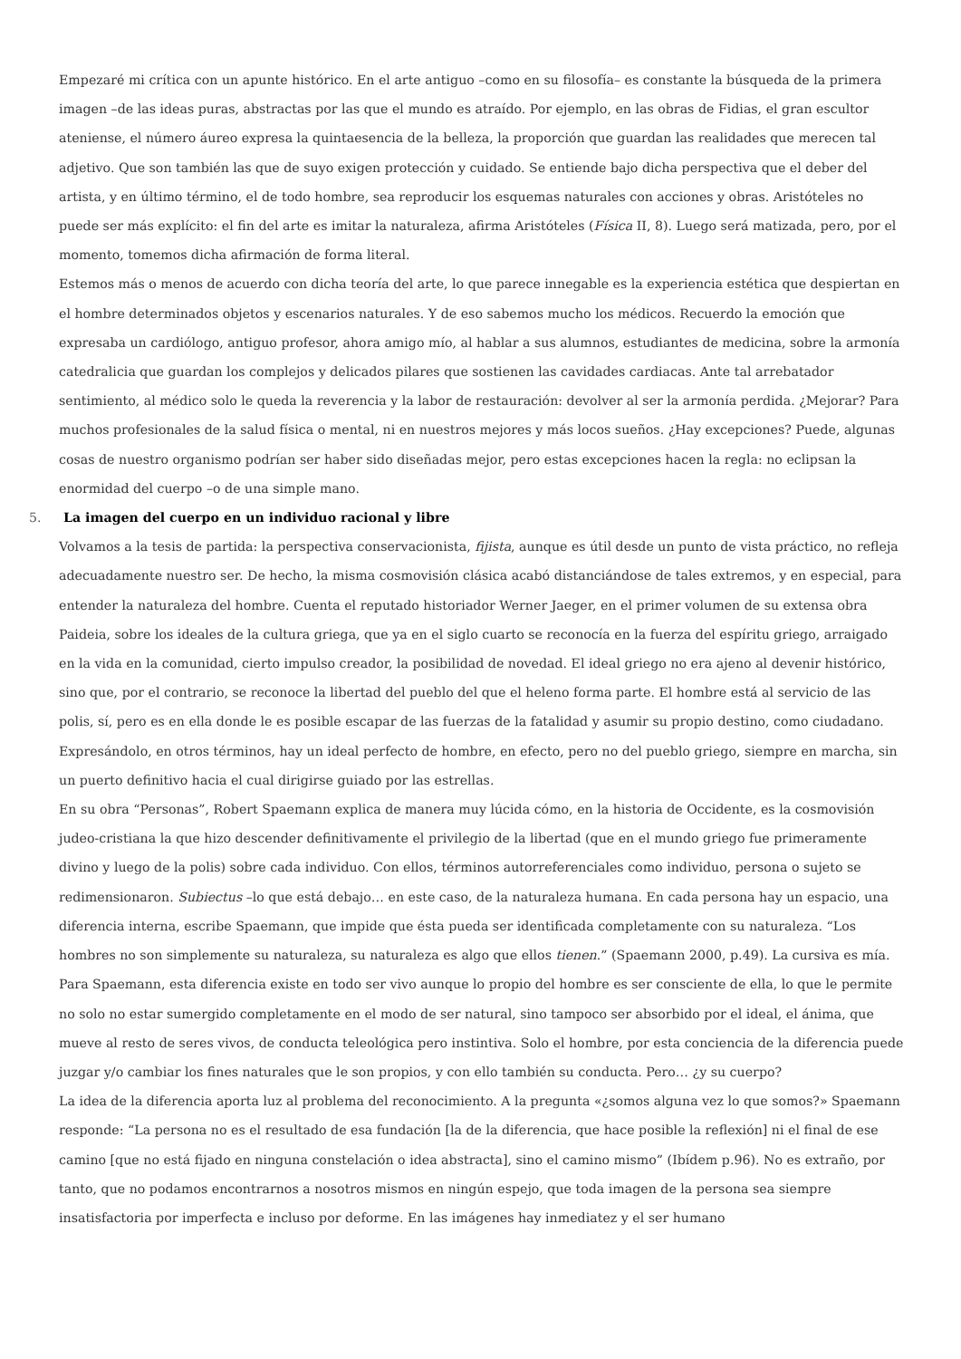Empezaré mi crítica con un apunte histórico. En el arte antiguo –como en su filosofía– es constante la búsqueda de la primera imagen –de las ideas puras, abstractas por las que el mundo es atraído. Por ejemplo, en las obras de Fidias, el gran escultor ateniense, el número áureo expresa la quintaesencia de la belleza, la proporción que guardan las realidades que merecen tal adjetivo. Que son también las que de suyo exigen protección y cuidado. Se entiende bajo dicha perspectiva que el deber del artista, y en último término, el de todo hombre, sea reproducir los esquemas naturales con acciones y obras. Aristóteles no puede ser más explícito: el fin del arte es imitar la naturaleza, afirma Aristóteles (Física II, 8). Luego será matizada, pero, por el momento, tomemos dicha afirmación de forma literal.
Estemos más o menos de acuerdo con dicha teoría del arte, lo que parece innegable es la experiencia estética que despiertan en el hombre determinados objetos y escenarios naturales. Y de eso sabemos mucho los médicos. Recuerdo la emoción que expresaba un cardiólogo, antiguo profesor, ahora amigo mío, al hablar a sus alumnos, estudiantes de medicina, sobre la armonía catedralicia que guardan los complejos y delicados pilares que sostienen las cavidades cardiacas. Ante tal arrebatador sentimiento, al médico solo le queda la reverencia y la labor de restauración: devolver al ser la armonía perdida. ¿Mejorar? Para muchos profesionales de la salud física o mental, ni en nuestros mejores y más locos sueños. ¿Hay excepciones? Puede, algunas cosas de nuestro organismo podrían ser haber sido diseñadas mejor, pero estas excepciones hacen la regla: no eclipsan la enormidad del cuerpo –o de una simple mano.
5. La imagen del cuerpo en un individuo racional y libre
Volvamos a la tesis de partida: la perspectiva conservacionista, fijista, aunque es útil desde un punto de vista práctico, no refleja adecuadamente nuestro ser. De hecho, la misma cosmovisión clásica acabó distanciándose de tales extremos, y en especial, para entender la naturaleza del hombre. Cuenta el reputado historiador Werner Jaeger, en el primer volumen de su extensa obra Paideia, sobre los ideales de la cultura griega, que ya en el siglo cuarto se reconocía en la fuerza del espíritu griego, arraigado en la vida en la comunidad, cierto impulso creador, la posibilidad de novedad. El ideal griego no era ajeno al devenir histórico, sino que, por el contrario, se reconoce la libertad del pueblo del que el heleno forma parte. El hombre está al servicio de las polis, sí, pero es en ella donde le es posible escapar de las fuerzas de la fatalidad y asumir su propio destino, como ciudadano. Expresándolo, en otros términos, hay un ideal perfecto de hombre, en efecto, pero no del pueblo griego, siempre en marcha, sin un puerto definitivo hacia el cual dirigirse guiado por las estrellas.
En su obra “Personas”, Robert Spaemann explica de manera muy lúcida cómo, en la historia de Occidente, es la cosmovisión judeo-cristiana la que hizo descender definitivamente el privilegio de la libertad (que en el mundo griego fue primeramente divino y luego de la polis) sobre cada individuo. Con ellos, términos autorreferenciales como individuo, persona o sujeto se redimensionaron. Subiectus –lo que está debajo… en este caso, de la naturaleza humana. En cada persona hay un espacio, una diferencia interna, escribe Spaemann, que impide que ésta pueda ser identificada completamente con su naturaleza. “Los hombres no son simplemente su naturaleza, su naturaleza es algo que ellos tienen.” (Spaemann 2000, p.49). La cursiva es mía. Para Spaemann, esta diferencia existe en todo ser vivo aunque lo propio del hombre es ser consciente de ella, lo que le permite no solo no estar sumergido completamente en el modo de ser natural, sino tampoco ser absorbido por el ideal, el ánima, que mueve al resto de seres vivos, de conducta teleológica pero instintiva. Solo el hombre, por esta conciencia de la diferencia puede juzgar y/o cambiar los fines naturales que le son propios, y con ello también su conducta. Pero… ¿y su cuerpo?
La idea de la diferencia aporta luz al problema del reconocimiento. A la pregunta «¿somos alguna vez lo que somos?» Spaemann responde: “La persona no es el resultado de esa fundación [la de la diferencia, que hace posible la reflexión] ni el final de ese camino [que no está fijado en ninguna constelación o idea abstracta], sino el camino mismo” (Ibídem p.96). No es extraño, por tanto, que no podamos encontrarnos a nosotros mismos en ningún espejo, que toda imagen de la persona sea siempre insatisfactoria por imperfecta e incluso por deforme. En las imágenes hay inmediatez y el ser humano